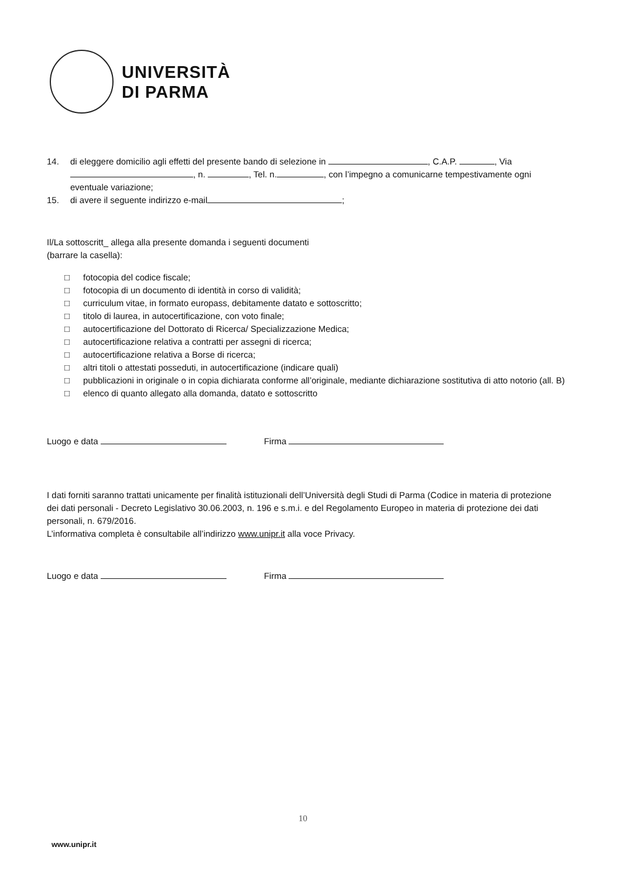UNIVERSITÀ
DI PARMA
14. di eleggere domicilio agli effetti del presente bando di selezione in , C.A.P. , Via , n. , Tel. n. , con l’impegno a comunicarne tempestivamente ogni eventuale variazione;
15. di avere il seguente indirizzo e-mail ;
Il/La sottoscritt_ allega alla presente domanda i seguenti documenti
(barrare la casella):
□ fotocopia del codice fiscale;
□ fotocopia di un documento di identità in corso di validità;
□ curriculum vitae, in formato europass, debitamente datato e sottoscritto;
□ titolo di laurea, in autocertificazione, con voto finale;
□ autocertificazione del Dottorato di Ricerca/ Specializzazione Medica;
□ autocertificazione relativa a contratti per assegni di ricerca;
□ autocertificazione relativa a Borse di ricerca;
□ altri titoli o attestati posseduti, in autocertificazione (indicare quali)
□ pubblicazioni in originale o in copia dichiarata conforme all’originale, mediante dichiarazione sostitutiva di atto notorio (all. B)
□ elenco di quanto allegato alla domanda, datato e sottoscritto
Luogo e data Firma
I dati forniti saranno trattati unicamente per finalità istituzionali dell’Università degli Studi di Parma (Codice in materia di protezione dei dati personali - Decreto Legislativo 30.06.2003, n. 196 e s.m.i. e del Regolamento Europeo in materia di protezione dei dati personali, n. 679/2016.
L’informativa completa è consultabile all’indirizzo www.unipr.it alla voce Privacy.
Luogo e data Firma
10
www.unipr.it